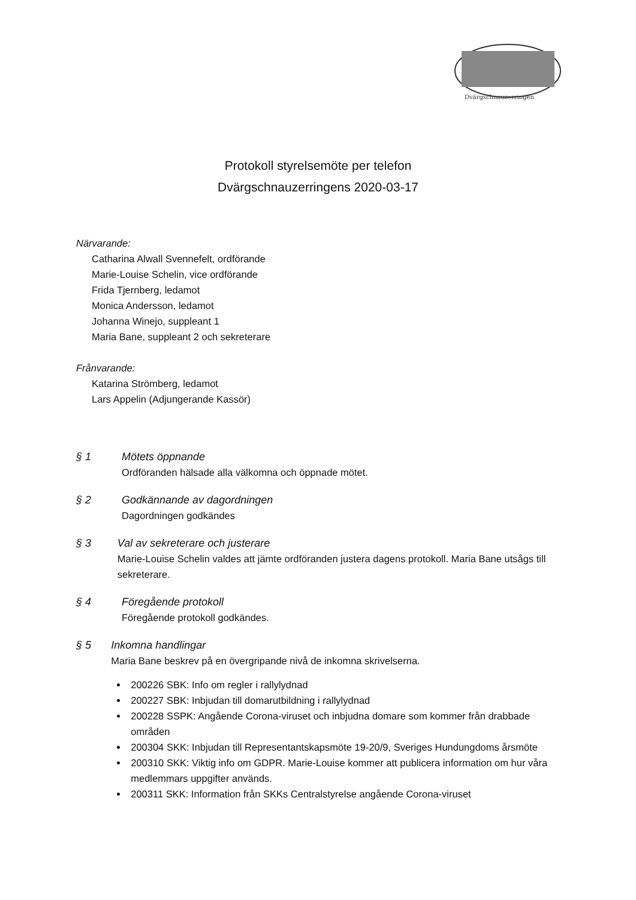Dvärgschnauzerringen
Protokoll styrelsemöte per telefon
Dvärgschnauzerringens 2020-03-17
Närvarande:
Catharina Alwall Svennefelt, ordförande
Marie-Louise Schelin, vice ordförande
Frida Tjernberg, ledamot
Monica Andersson, ledamot
Johanna Winejo, suppleant 1
Maria Bane, suppleant 2 och sekreterare
Frånvarande:
Katarina Strömberg, ledamot
Lars Appelin (Adjungerande Kassör)
§ 1 Mötets öppnande
Ordföranden hälsade alla välkomna och öppnade mötet.
§ 2 Godkännande av dagordningen
Dagordningen godkändes
§ 3 Val av sekreterare och justerare
Marie-Louise Schelin valdes att jämte ordföranden justera dagens protokoll. Maria Bane utsågs till sekreterare.
§ 4 Föregående protokoll
Föregående protokoll godkändes.
§ 5 Inkomna handlingar
Maria Bane beskrev på en övergripande nivå de inkomna skrivelserna.
200226 SBK: Info om regler i rallylydnad
200227 SBK: Inbjudan till domarutbildning i rallylydnad
200228 SSPK: Angående Corona-viruset och inbjudna domare som kommer från drabbade områden
200304 SKK: Inbjudan till Representantskapsmöte 19-20/9, Sveriges Hundungdoms årsmöte
200310 SKK: Viktig info om GDPR. Marie-Louise kommer att publicera information om hur våra medlemmars uppgifter används.
200311 SKK: Information från SKKs Centralstyrelse angående Corona-viruset